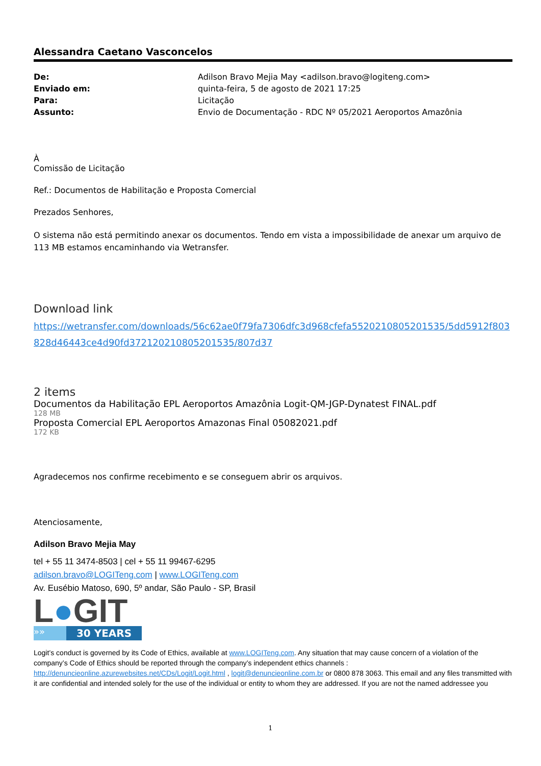Alessandra Caetano Vasconcelos
| De: | Adilson Bravo Mejia May <adilson.bravo@logiteng.com> |
| Enviado em: | quinta-feira, 5 de agosto de 2021 17:25 |
| Para: | Licitação |
| Assunto: | Envio de Documentação - RDC Nº 05/2021 Aeroportos Amazônia |
À
Comissão de Licitação
Ref.: Documentos de Habilitação e Proposta Comercial
Prezados Senhores,
O sistema não está permitindo anexar os documentos. Tendo em vista a impossibilidade de anexar um arquivo de 113 MB estamos encaminhando via Wetransfer.
Download link
https://wetransfer.com/downloads/56c62ae0f79fa7306dfc3d968cfefa5520210805201535/5dd5912f803828d46443ce4d90fd372120210805201535/807d37
2 items
Documentos da Habilitação EPL Aeroportos Amazônia Logit-QM-JGP-Dynatest FINAL.pdf
128 MB
Proposta Comercial EPL Aeroportos Amazonas Final 05082021.pdf
172 KB
Agradecemos nos confirme recebimento e se conseguem abrir os arquivos.
Atenciosamente,
Adilson Bravo Mejia May
tel + 55 11 3474-8503 | cel + 55 11 99467-6295
adilson.bravo@LOGITeng.com | www.LOGITeng.com
Av. Eusébio Matoso, 690, 5º andar, São Paulo - SP, Brasil
L●GIT
»»
30 YEARS
Logit’s conduct is governed by its Code of Ethics, available at www.LOGITeng.com. Any situation that may cause concern of a violation of the company’s Code of Ethics should be reported through the company’s independent ethics channels : http://denuncieonline.azurewebsites.net/CDs/Logit/Logit.html , logit@denuncieonline.com.br or 0800 878 3063. This email and any files transmitted with it are confidential and intended solely for the use of the individual or entity to whom they are addressed. If you are not the named addressee you
1